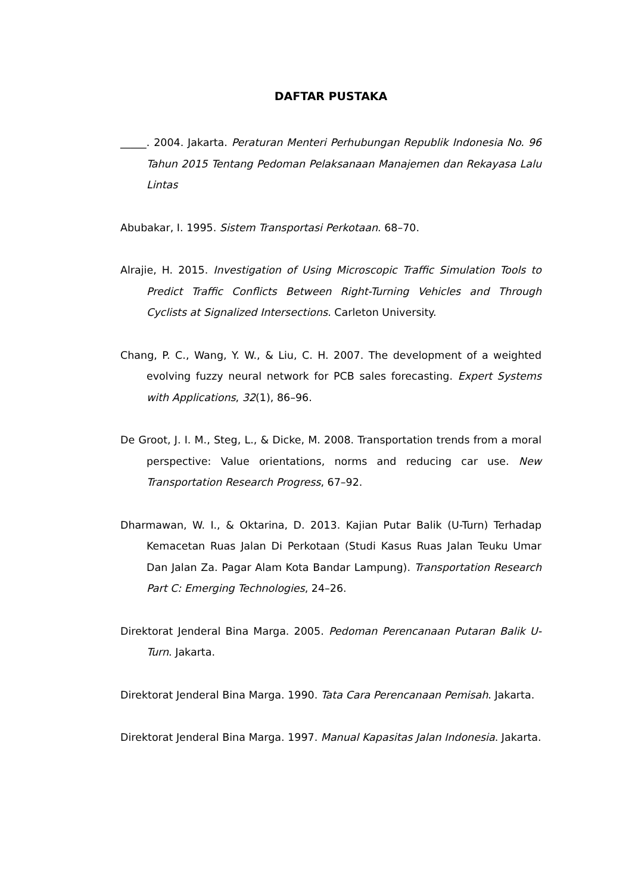DAFTAR PUSTAKA
_____. 2004. Jakarta. Peraturan Menteri Perhubungan Republik Indonesia No. 96 Tahun 2015 Tentang Pedoman Pelaksanaan Manajemen dan Rekayasa Lalu Lintas
Abubakar, I. 1995. Sistem Transportasi Perkotaan. 68–70.
Alrajie, H. 2015. Investigation of Using Microscopic Traffic Simulation Tools to Predict Traffic Conflicts Between Right-Turning Vehicles and Through Cyclists at Signalized Intersections. Carleton University.
Chang, P. C., Wang, Y. W., & Liu, C. H. 2007. The development of a weighted evolving fuzzy neural network for PCB sales forecasting. Expert Systems with Applications, 32(1), 86–96.
De Groot, J. I. M., Steg, L., & Dicke, M. 2008. Transportation trends from a moral perspective: Value orientations, norms and reducing car use. New Transportation Research Progress, 67–92.
Dharmawan, W. I., & Oktarina, D. 2013. Kajian Putar Balik (U-Turn) Terhadap Kemacetan Ruas Jalan Di Perkotaan (Studi Kasus Ruas Jalan Teuku Umar Dan Jalan Za. Pagar Alam Kota Bandar Lampung). Transportation Research Part C: Emerging Technologies, 24–26.
Direktorat Jenderal Bina Marga. 2005. Pedoman Perencanaan Putaran Balik U-Turn. Jakarta.
Direktorat Jenderal Bina Marga. 1990. Tata Cara Perencanaan Pemisah. Jakarta.
Direktorat Jenderal Bina Marga. 1997. Manual Kapasitas Jalan Indonesia. Jakarta.